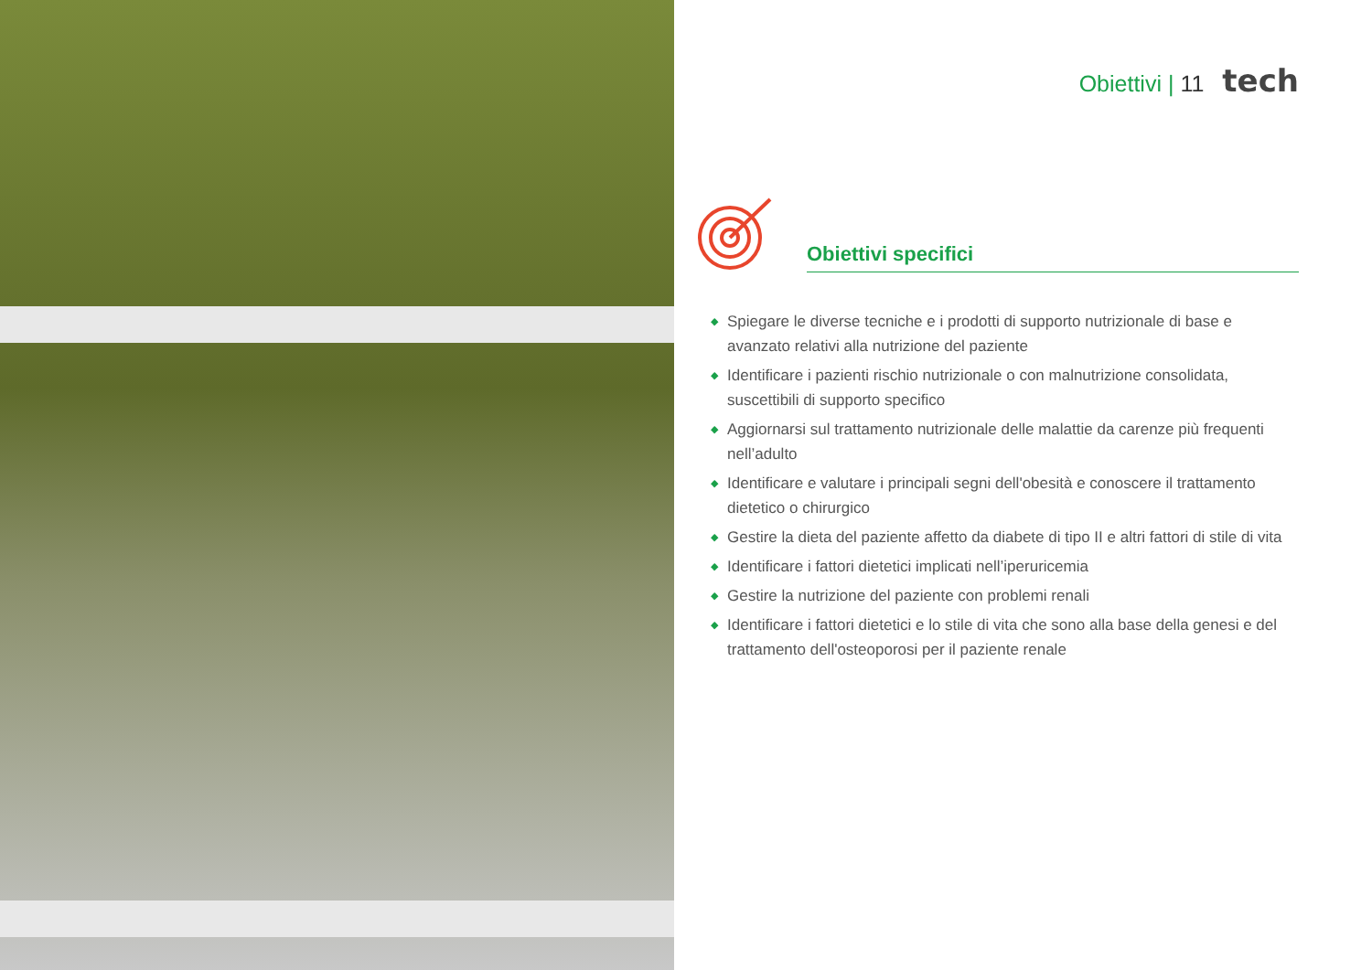Obiettivi | 11 tech
Obiettivi specifici
◆ Spiegare le diverse tecniche e i prodotti di supporto nutrizionale di base e avanzato relativi alla nutrizione del paziente
◆ Identificare i pazienti rischio nutrizionale o con malnutrizione consolidata, suscettibili di supporto specifico
◆ Aggiornarsi sul trattamento nutrizionale delle malattie da carenze più frequenti nell’adulto
◆ Identificare e valutare i principali segni dell'obesità e conoscere il trattamento dietetico o chirurgico
◆ Gestire la dieta del paziente affetto da diabete di tipo II e altri fattori di stile di vita
◆ Identificare i fattori dietetici implicati nell’iperuricemia
◆ Gestire la nutrizione del paziente con problemi renali
◆ Identificare i fattori dietetici e lo stile di vita che sono alla base della genesi e del trattamento dell'osteoporosi per il paziente renale